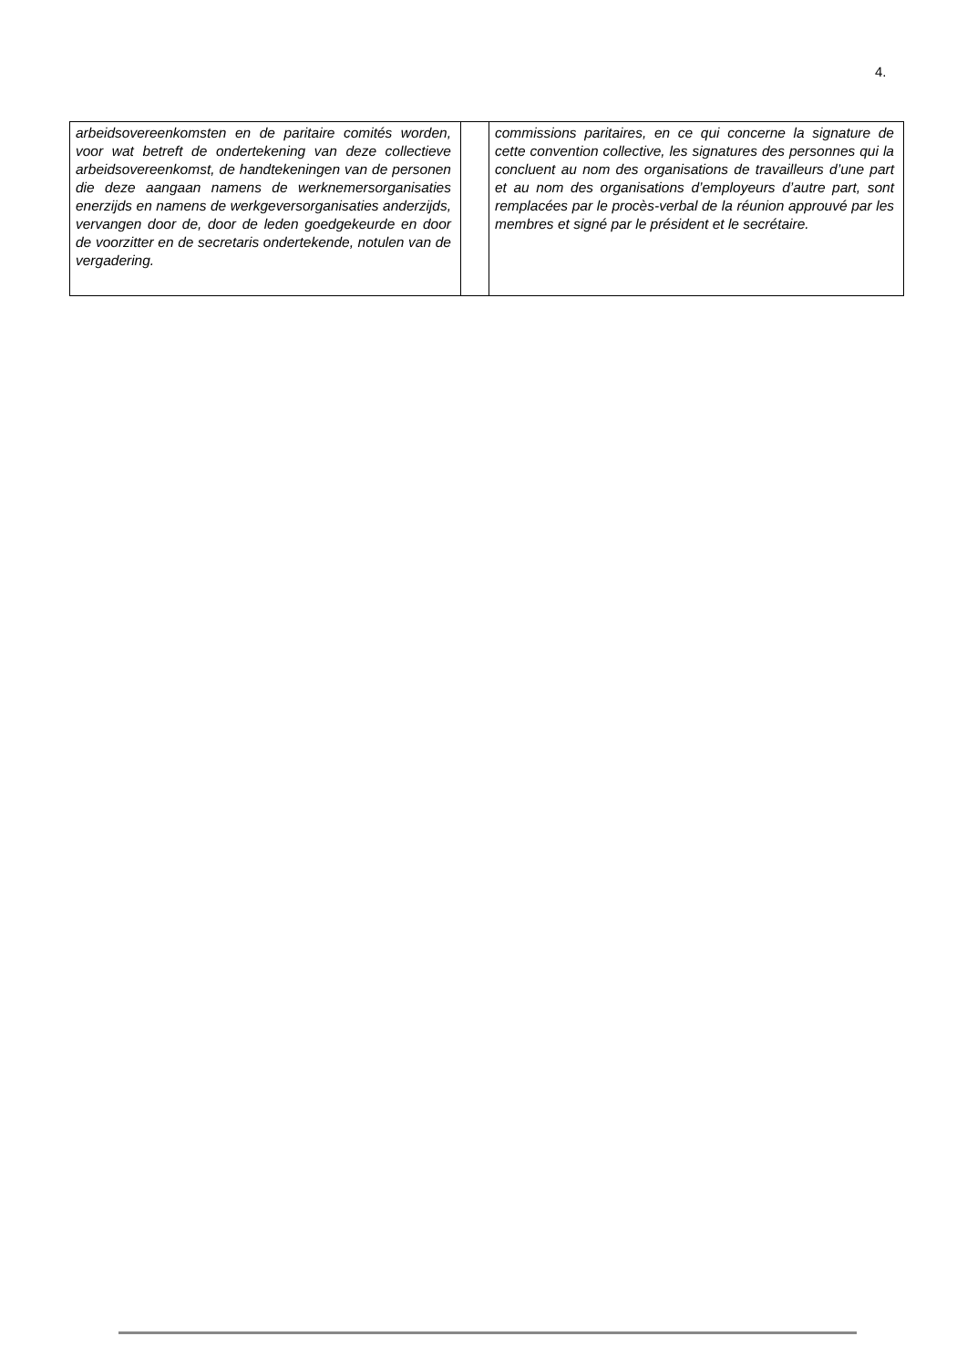4.
| arbeidsovereenkomsten en de paritaire comités worden, voor wat betreft de ondertekening van deze collectieve arbeidsovereenkomst, de handtekeningen van de personen die deze aangaan namens de werknemersorganisaties enerzijds en namens de werkgeversorganisaties anderzijds, vervangen door de, door de leden goedgekeurde en door de voorzitter en de secretaris ondertekende, notulen van de vergadering. | | commissions paritaires, en ce qui concerne la signature de cette convention collective, les signatures des personnes qui la concluent au nom des organisations de travailleurs d’une part et au nom des organisations d’employeurs d’autre part, sont remplacées par le procès-verbal de la réunion approuvé par les membres et signé par le président et le secrétaire. |